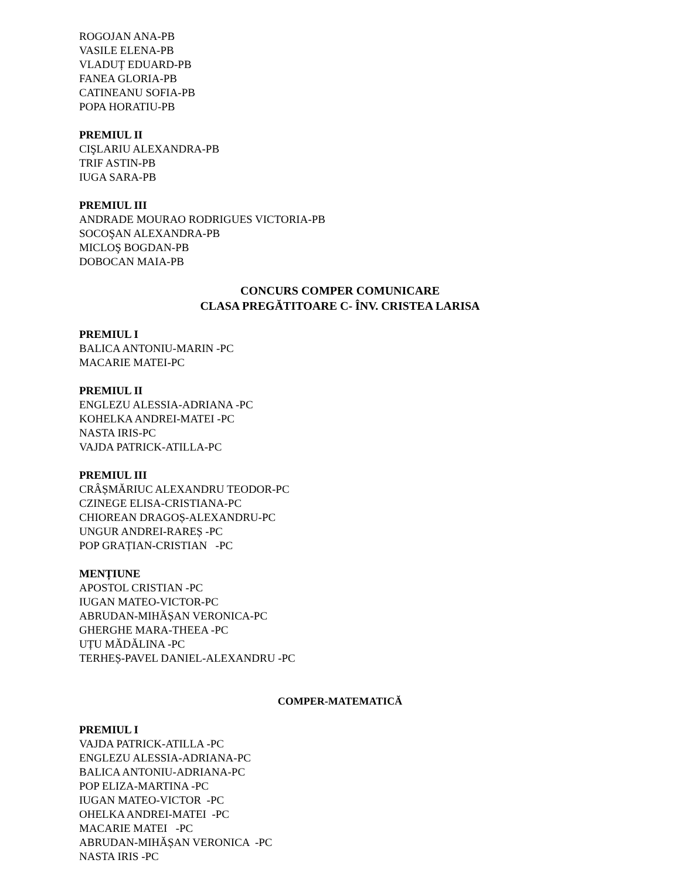ROGOJAN ANA-PB
VASILE ELENA-PB
VLADUȚ EDUARD-PB
FANEA GLORIA-PB
CATINEANU SOFIA-PB
POPA HORATIU-PB
PREMIUL II
CIŞLARIU ALEXANDRA-PB
TRIF ASTIN-PB
IUGA SARA-PB
PREMIUL III
ANDRADE MOURAO RODRIGUES VICTORIA-PB
SOCOŞAN ALEXANDRA-PB
MICLOŞ BOGDAN-PB
DOBOCAN MAIA-PB
CONCURS COMPER COMUNICARE
CLASA PREGĂTITOARE C- ÎNV. CRISTEA LARISA
PREMIUL I
BALICA ANTONIU-MARIN -PC
MACARIE MATEI-PC
PREMIUL II
ENGLEZU ALESSIA-ADRIANA -PC
KOHELKA ANDREI-MATEI -PC
NASTA IRIS-PC
VAJDA PATRICK-ATILLA-PC
PREMIUL III
CRÂȘMĂRIUC ALEXANDRU TEODOR-PC
CZINEGE ELISA-CRISTIANA-PC
CHIOREAN DRAGOȘ-ALEXANDRU-PC
UNGUR ANDREI-RAREȘ -PC
POP GRAȚIAN-CRISTIAN -PC
MENȚIUNE
APOSTOL CRISTIAN -PC
IUGAN MATEO-VICTOR-PC
ABRUDAN-MIHĂȘAN VERONICA-PC
GHERGHE MARA-THEEA -PC
UȚU MĂDĂLINA -PC
TERHEȘ-PAVEL DANIEL-ALEXANDRU -PC
COMPER-MATEMATICĂ
PREMIUL I
VAJDA PATRICK-ATILLA -PC
ENGLEZU ALESSIA-ADRIANA-PC
BALICA ANTONIU-ADRIANA-PC
POP ELIZA-MARTINA -PC
IUGAN MATEO-VICTOR -PC
OHELKA ANDREI-MATEI -PC
MACARIE MATEI -PC
ABRUDAN-MIHĂȘAN VERONICA -PC
NASTA IRIS -PC